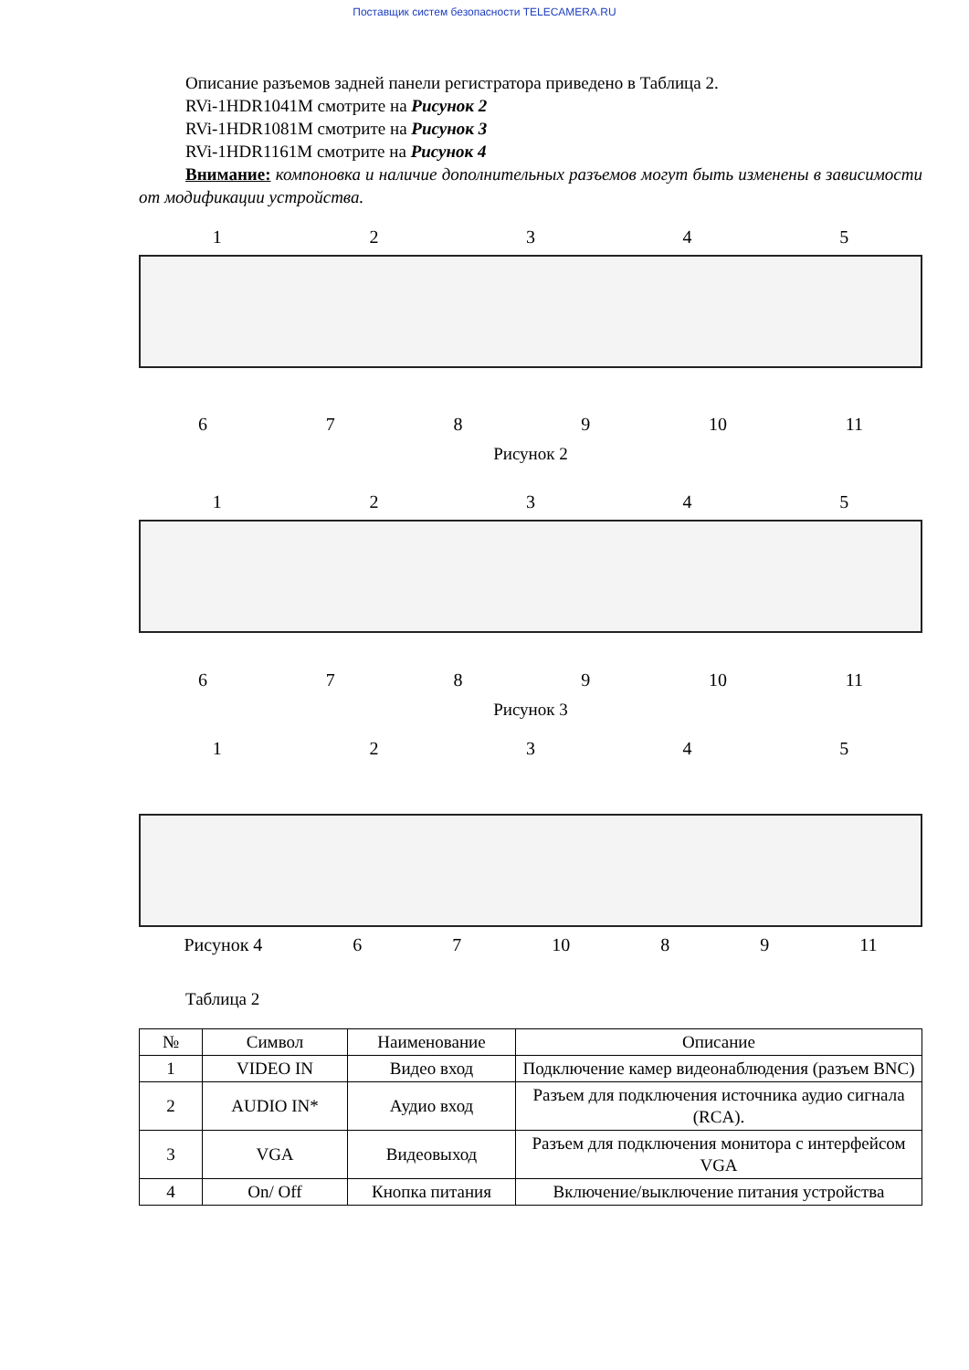Поставщик систем безопасности TELECAMERA.RU
Описание разъемов задней панели регистратора приведено в Таблица 2.
RVi-1HDR1041M смотрите на Рисунок 2
RVi-1HDR1081M смотрите на Рисунок 3
RVi-1HDR1161M смотрите на Рисунок 4
Внимание: компоновка и наличие дополнительных разъемов могут быть изменены в зависимости от модификации устройства.
12345
6789 10 11
Рисунок 2
12345
6789 10 11
Рисунок 3
12345
Рисунок 4 67 10 89 11
Таблица 2
| № | Символ | Наименование | Описание |
| --- | --- | --- | --- |
| 1 | VIDEO IN | Видео вход | Подключение камер видеонаблюдения (разъем BNC) |
| 2 | AUDIO IN* | Аудио вход | Разъем для подключения источника аудио сигнала (RCA). |
| 3 | VGA | Видеовыход | Разъем для подключения монитора с интерфейсом VGA |
| 4 | On/ Off | Кнопка питания | Включение/выключение питания устройства |